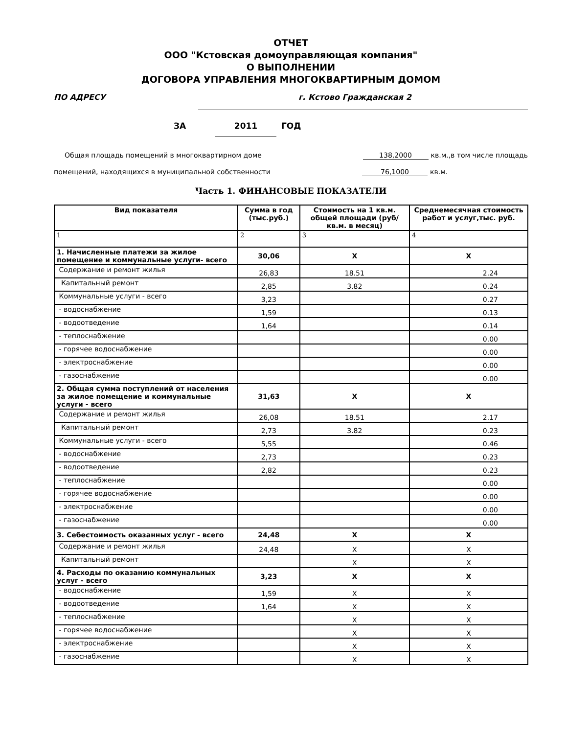ОТЧЕТ
ООО "Кстовская домоуправляющая компания"
О ВЫПОЛНЕНИИ
ДОГОВОРА УПРАВЛЕНИЯ МНОГОКВАРТИРНЫМ ДОМОМ
ПО АДРЕСУ г. Кстово Гражданская 2
ЗА 2011 ГОД
Общая площадь помещений в многоквартирном доме 138,2000 кв.м.,в том числе площадь
помещений, находящихся в муниципальной собственности 76,1000 кв.м.
Часть 1. ФИНАНСОВЫЕ ПОКАЗАТЕЛИ
| Вид показателя | Сумма в год (тыс.руб.) | Стоимость на 1 кв.м. общей площади (руб/кв.м. в месяц) | Среднемесячная стоимость работ и услуг,тыс. руб. |
| --- | --- | --- | --- |
| 1 | 2 | 3 | 4 |
| 1. Начисленные платежи за жилое помещение и коммунальные услуги- всего | 30,06 | X | X |
| Содержание и ремонт жилья | 26,83 | 18.51 | 2.24 |
| Капитальный ремонт | 2,85 | 3.82 | 0.24 |
| Коммунальные услуги - всего | 3,23 | | 0.27 |
| - водоснабжение | 1,59 | | 0.13 |
| - водоотведение | 1,64 | | 0.14 |
| - теплоснабжение | | | 0.00 |
| - горячее водоснабжение | | | 0.00 |
| - электроснабжение | | | 0.00 |
| - газоснабжение | | | 0.00 |
| 2. Общая сумма поступлений от населения за жилое помещение и коммунальные услуги - всего | 31,63 | X | X |
| Содержание и ремонт жилья | 26,08 | 18.51 | 2.17 |
| Капитальный ремонт | 2,73 | 3.82 | 0.23 |
| Коммунальные услуги - всего | 5,55 | | 0.46 |
| - водоснабжение | 2,73 | | 0.23 |
| - водоотведение | 2,82 | | 0.23 |
| - теплоснабжение | | | 0.00 |
| - горячее водоснабжение | | | 0.00 |
| - электроснабжение | | | 0.00 |
| - газоснабжение | | | 0.00 |
| 3. Себестоимость оказанных услуг - всего | 24,48 | X | X |
| Содержание и ремонт жилья | 24,48 | X | X |
| Капитальный ремонт | | X | X |
| 4. Расходы по оказанию коммунальных услуг - всего | 3,23 | X | X |
| - водоснабжение | 1,59 | X | X |
| - водоотведение | 1,64 | X | X |
| - теплоснабжение | | X | X |
| - горячее водоснабжение | | X | X |
| - электроснабжение | | X | X |
| - газоснабжение | | X | X |